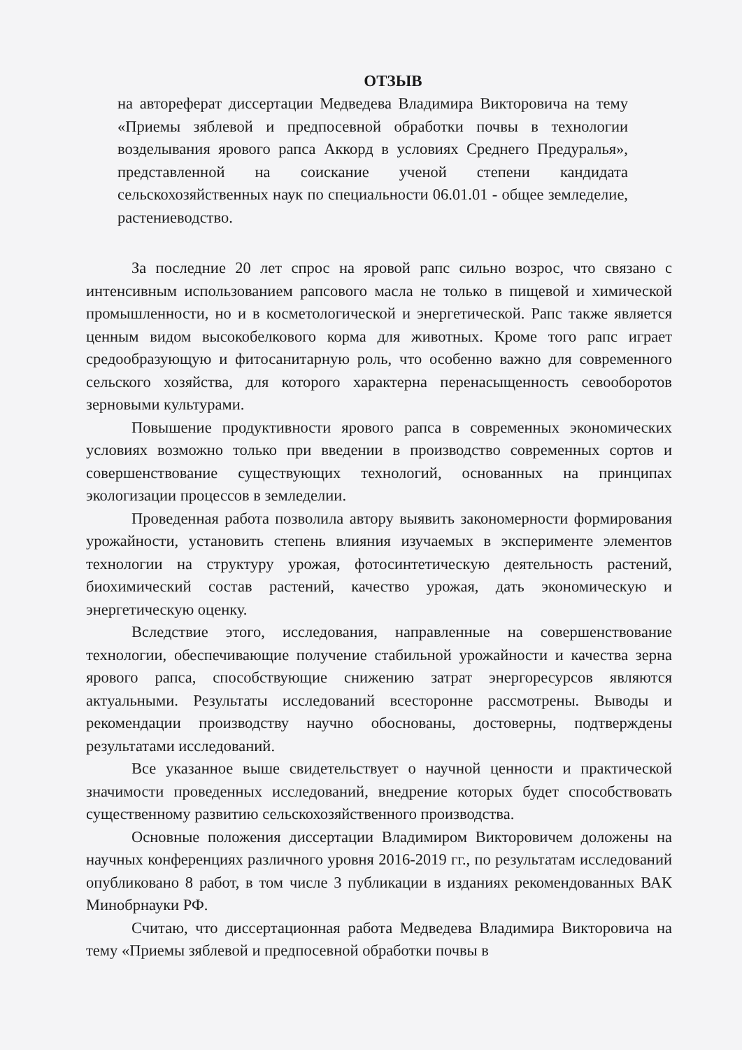ОТЗЫВ
на автореферат диссертации Медведева Владимира Викторовича на тему «Приемы зяблевой и предпосевной обработки почвы в технологии возделывания ярового рапса Аккорд в условиях Среднего Предуралья», представленной на соискание ученой степени кандидата сельскохозяйственных наук по специальности 06.01.01 - общее земледелие, растениеводство.
За последние 20 лет спрос на яровой рапс сильно возрос, что связано с интенсивным использованием рапсового масла не только в пищевой и химической промышленности, но и в косметологической и энергетической. Рапс также является ценным видом высокобелкового корма для животных. Кроме того рапс играет средообразующую и фитосанитарную роль, что особенно важно для современного сельского хозяйства, для которого характерна перенасыщенность севооборотов зерновыми культурами.
Повышение продуктивности ярового рапса в современных экономических условиях возможно только при введении в производство современных сортов и совершенствование существующих технологий, основанных на принципах экологизации процессов в земледелии.
Проведенная работа позволила автору выявить закономерности формирования урожайности, установить степень влияния изучаемых в эксперименте элементов технологии на структуру урожая, фотосинтетическую деятельность растений, биохимический состав растений, качество урожая, дать экономическую и энергетическую оценку.
Вследствие этого, исследования, направленные на совершенствование технологии, обеспечивающие получение стабильной урожайности и качества зерна ярового рапса, способствующие снижению затрат энергоресурсов являются актуальными. Результаты исследований всесторонне рассмотрены. Выводы и рекомендации производству научно обоснованы, достоверны, подтверждены результатами исследований.
Все указанное выше свидетельствует о научной ценности и практической значимости проведенных исследований, внедрение которых будет способствовать существенному развитию сельскохозяйственного производства.
Основные положения диссертации Владимиром Викторовичем доложены на научных конференциях различного уровня 2016-2019 гг., по результатам исследований опубликовано 8 работ, в том числе 3 публикации в изданиях рекомендованных ВАК Минобрнауки РФ.
Считаю, что диссертационная работа Медведева Владимира Викторовича на тему «Приемы зяблевой и предпосевной обработки почвы в